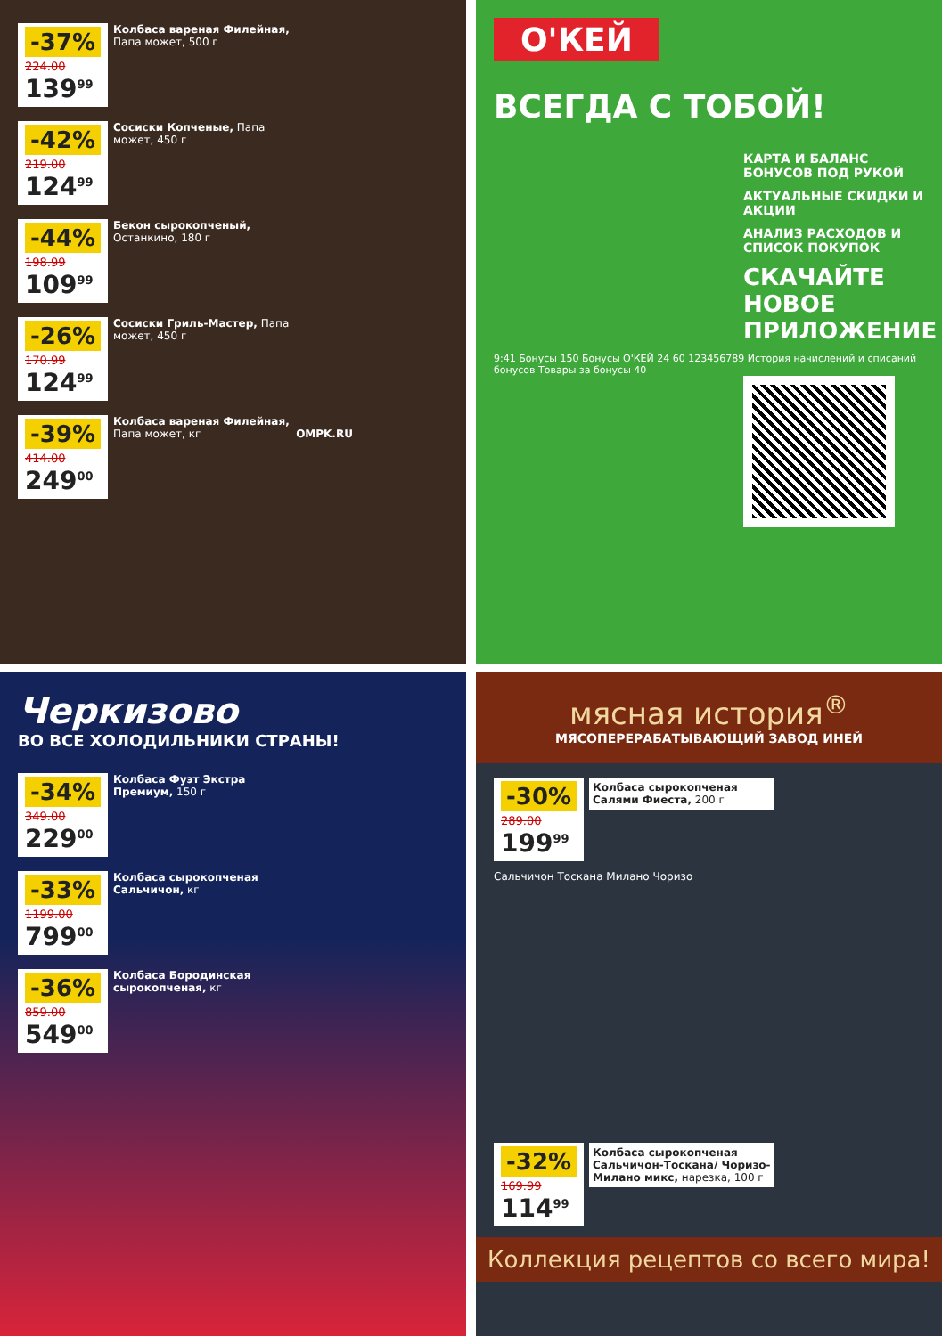-37%
224.00
139<sup>99</sup>
Колбаса вареная Филейная, Папа может, 500 г
-42%
219.00
124<sup>99</sup>
Сосиски Копченые, Папа может, 450 г
-44%
198.99
109<sup>99</sup>
Бекон сырокопченый, Останкино, 180 г
-26%
170.99
124<sup>99</sup>
Сосиски Гриль-Мастер, Папа может, 450 г
-39%
414.00
249<sup>00</sup>
Колбаса вареная Филейная, Папа может, кг OMPK.RU
О'КЕЙ
ВСЕГДА С ТОБОЙ!
КАРТА И БАЛАНС БОНУСОВ ПОД РУКОЙ
АКТУАЛЬНЫЕ СКИДКИ И АКЦИИ
АНАЛИЗ РАСХОДОВ И СПИСОК ПОКУПОК
СКАЧАЙТЕ НОВОЕ ПРИЛОЖЕНИЕ
9:41 Бонусы 150 Бонусы О'КЕЙ 24 60 123456789 История начислений и списаний бонусов Товары за бонусы 40
Черкизово
ВО ВСЕ ХОЛОДИЛЬНИКИ СТРАНЫ!
-34%
349.00
229<sup>00</sup>
Колбаса Фуэт Экстра Премиум, 150 г
-33%
1199.00
799<sup>00</sup>
Колбаса сырокопченая Сальчичон, кг
-36%
859.00
549<sup>00</sup>
Колбаса Бородинская сырокопченая, кг
мясная история<sup>®</sup>
МЯСОПЕРЕРАБАТЫВАЮЩИЙ ЗАВОД ИНЕЙ
-30%
289.00
199<sup>99</sup>
Колбаса сырокопченая Салями Фиеста, 200 г
Сальчичон Тоскана Милано Чоризо
-32%
169.99
114<sup>99</sup>
Колбаса сырокопченая Сальчичон-Тоскана/ Чоризо-Милано микс, нарезка, 100 г
Коллекция рецептов со всего мира!